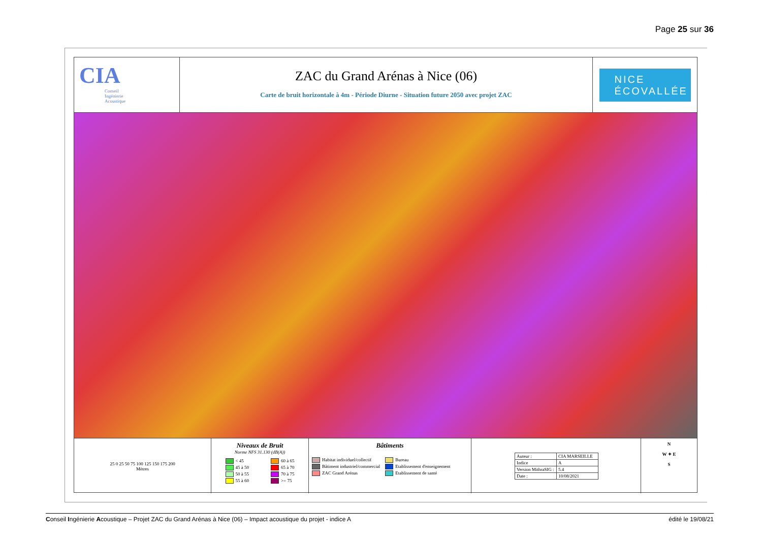Page 25 sur 36
CIA
Conseil
Ingénierie
Acoustique
ZAC du Grand Arénas à Nice (06)
Carte de bruit horizontale à 4m - Période Diurne - Situation future 2050 avec projet ZAC
NICE
ÉCOVALLÉE
25 0 25 50 75 100 125 150 175 200
Mètres
Niveaux de Bruit
Norme NFS 31.130 (dB(A))
< 45
45 à 50
50 à 55
55 à 60
60 à 65
65 à 70
70 à 75
>= 75
Bâtiments
Habitat individuel/collectif
Bâtiment industriel/commercial
ZAC Grand Arénas
Bureau
Etablissement d'enseignement
Etablissement de santé
| Auteur : | CIA MARSEILLE |
| Indice | A |
| Version MithraSIG : | 5.4 |
| Date : | 10/08/2021 |
N
W ✦ E
S
Conseil Ingénierie Acoustique – Projet ZAC du Grand Arénas à Nice (06) – Impact acoustique du projet - indice A édité le 19/08/21